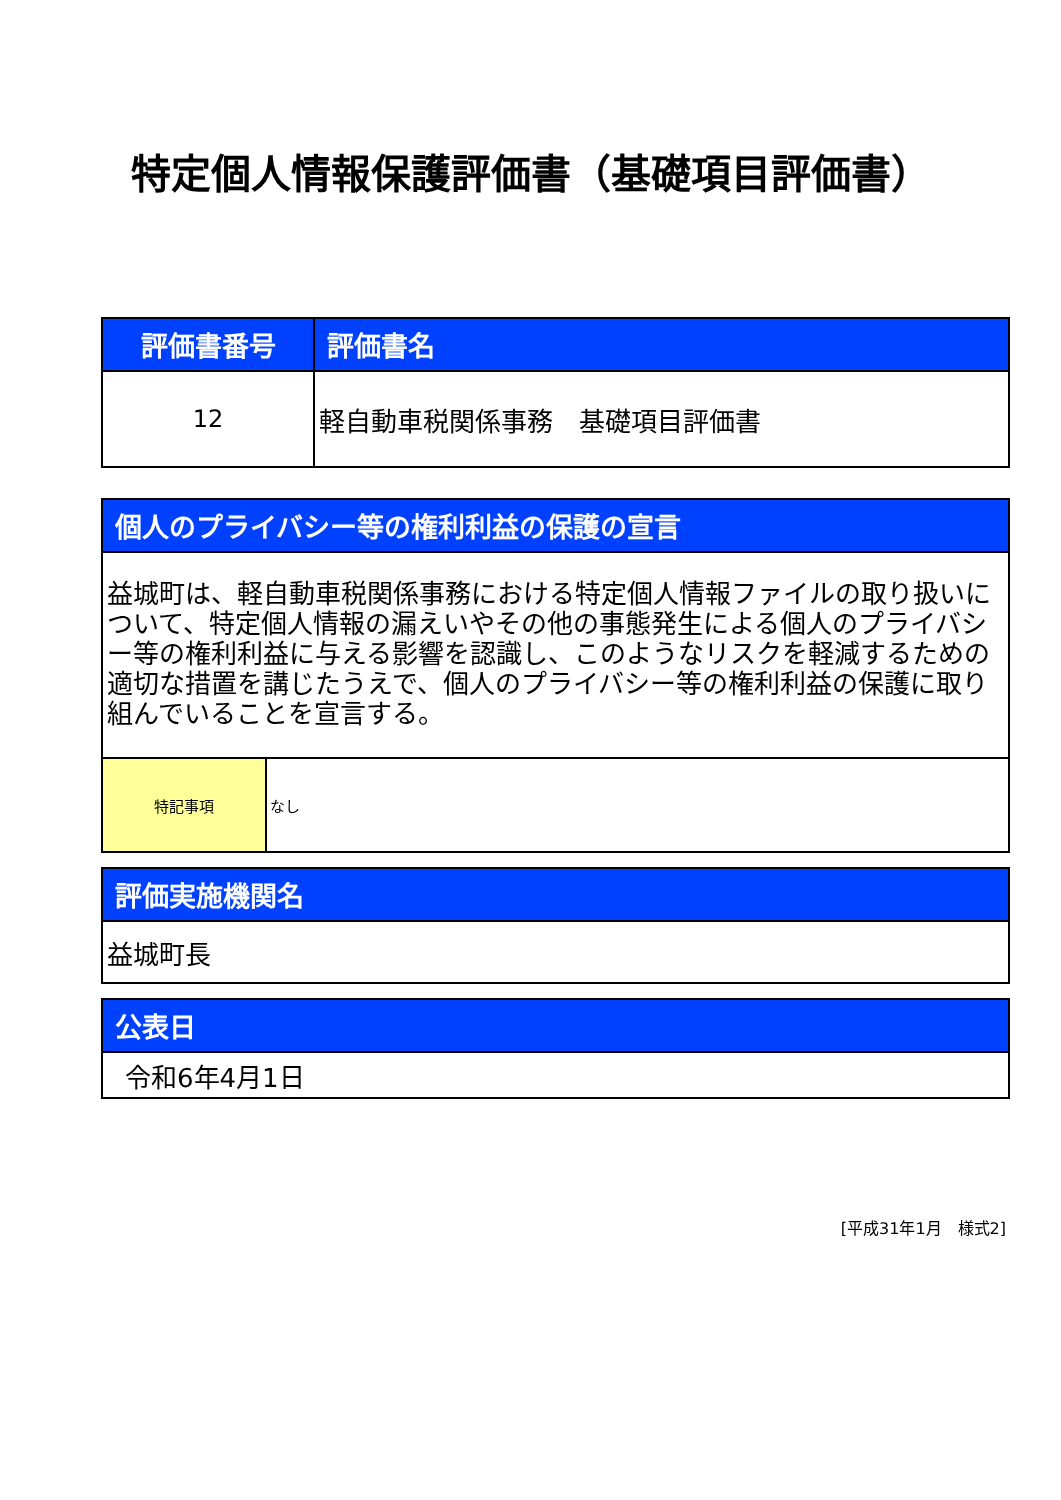特定個人情報保護評価書（基礎項目評価書）
| 評価書番号 | 評価書名 |
| --- | --- |
| 12 | 軽自動車税関係事務 基礎項目評価書 |
| 個人のプライバシー等の権利利益の保護の宣言 | |
| --- | --- |
| 益城町は、軽自動車税関係事務における特定個人情報ファイルの取り扱いについて、特定個人情報の漏えいやその他の事態発生による個人のプライバシー等の権利利益に与える影響を認識し、このようなリスクを軽減するための適切な措置を講じたうえで、個人のプライバシー等の権利利益の保護に取り組んでいることを宣言する。 | |
| 特記事項 | なし |
| 評価実施機関名 |
| --- |
| 益城町長 |
| 公表日 |
| --- |
| 令和6年4月1日 |
[平成31年1月　様式2]